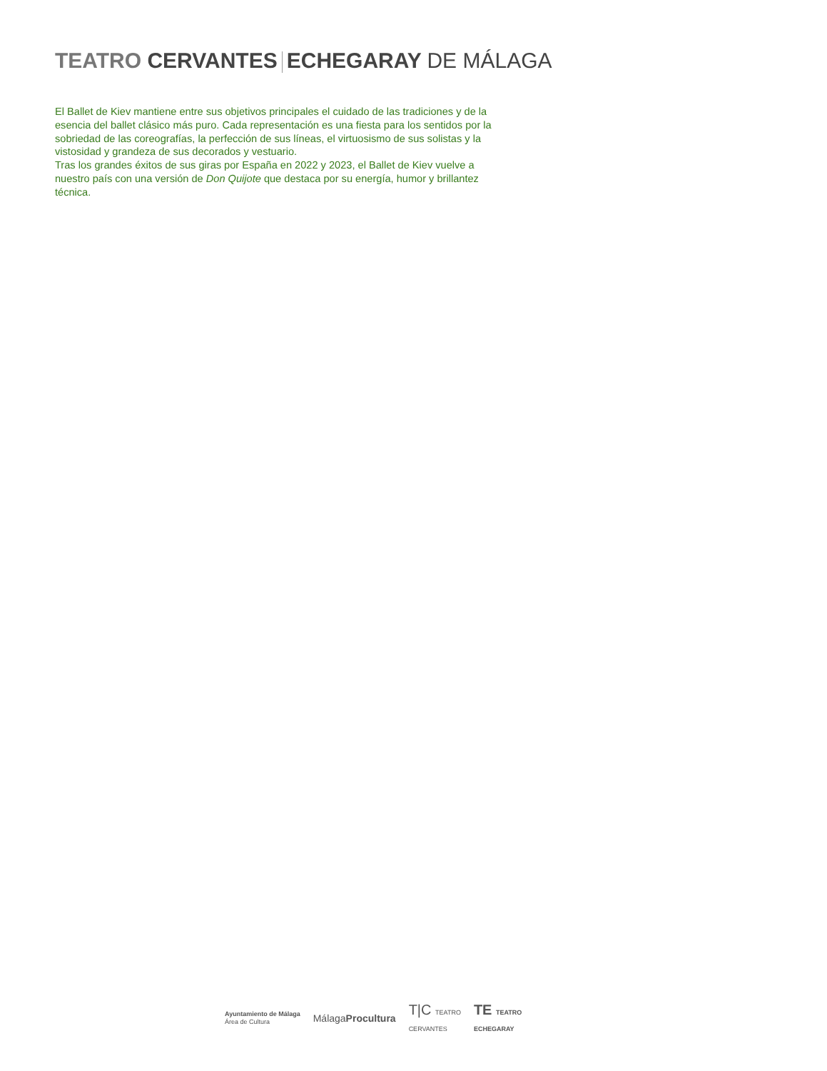TEATRO CERVANTES ECHEGARAY DE MÁLAGA
El Ballet de Kiev mantiene entre sus objetivos principales el cuidado de las tradiciones y de la esencia del ballet clásico más puro. Cada representación es una fiesta para los sentidos por la sobriedad de las coreografías, la perfección de sus líneas, el virtuosismo de sus solistas y la vistosidad y grandeza de sus decorados y vestuario.
Tras los grandes éxitos de sus giras por España en 2022 y 2023, el Ballet de Kiev vuelve a nuestro país con una versión de Don Quijote que destaca por su energía, humor y brillantez técnica.
Ayuntamiento de Málaga
Área de Cultura
MálagaProcultura
T|C TEATRO
CERVANTES
TE TEATRO
ECHEGARAY